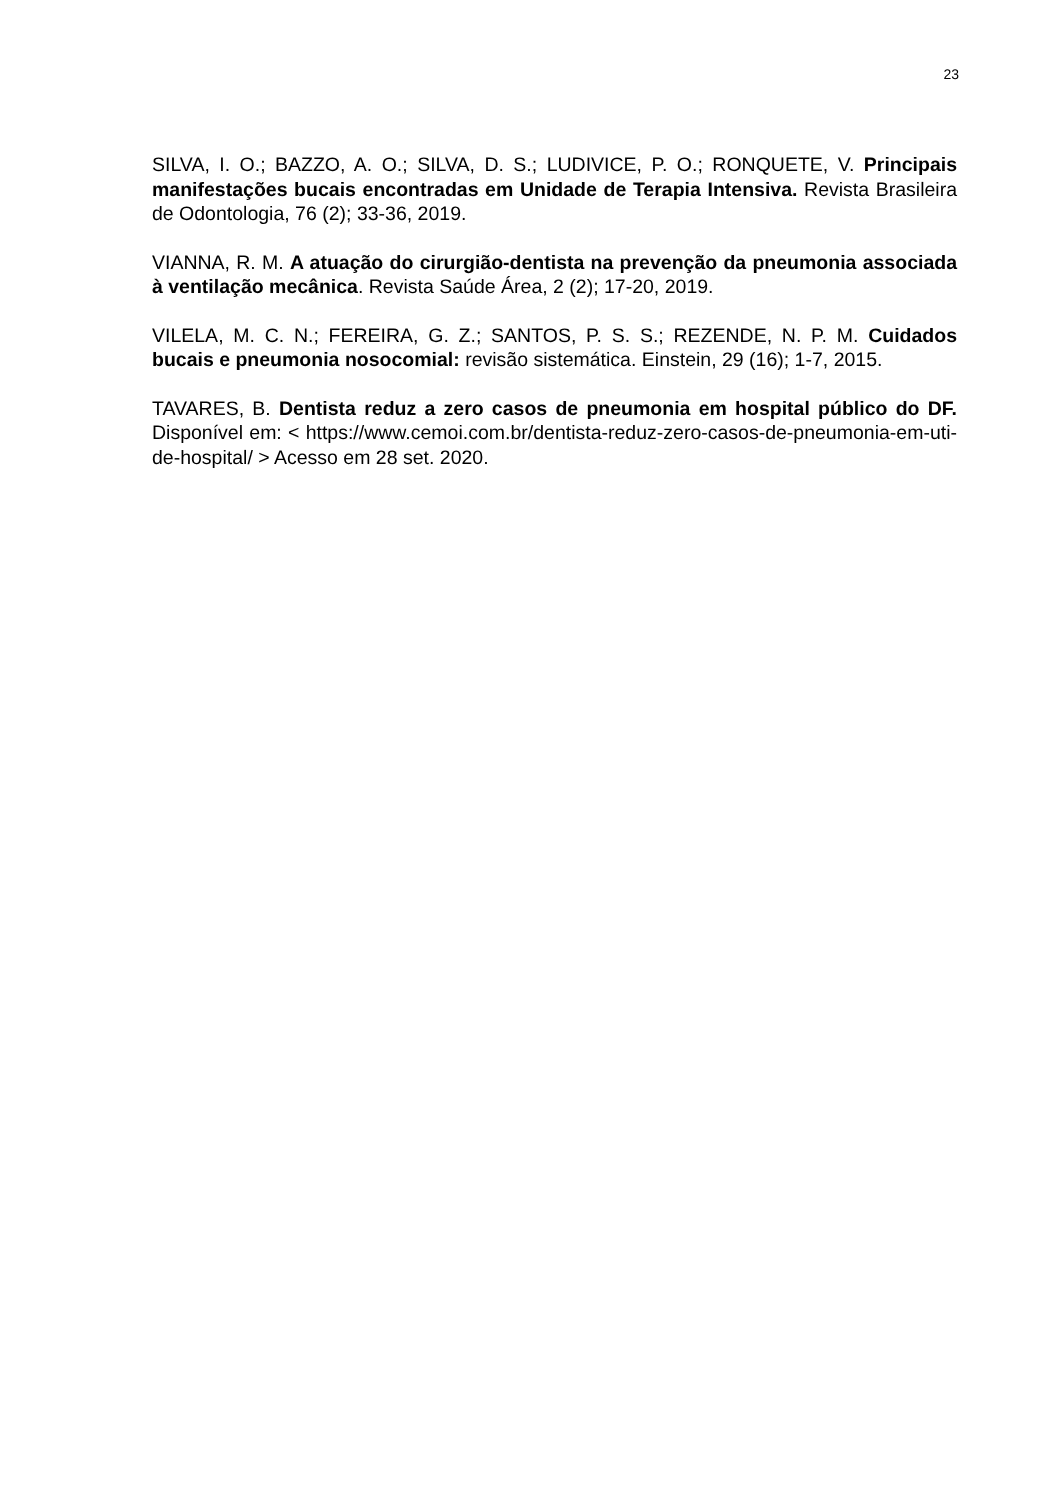23
SILVA, I. O.; BAZZO, A. O.; SILVA, D. S.; LUDIVICE, P. O.; RONQUETE, V. Principais manifestações bucais encontradas em Unidade de Terapia Intensiva. Revista Brasileira de Odontologia, 76 (2); 33-36, 2019.
VIANNA, R. M. A atuação do cirurgião-dentista na prevenção da pneumonia associada à ventilação mecânica. Revista Saúde Área, 2 (2); 17-20, 2019.
VILELA, M. C. N.; FEREIRA, G. Z.; SANTOS, P. S. S.; REZENDE, N. P. M. Cuidados bucais e pneumonia nosocomial: revisão sistemática. Einstein, 29 (16); 1-7, 2015.
TAVARES, B. Dentista reduz a zero casos de pneumonia em hospital público do DF. Disponível em: < https://www.cemoi.com.br/dentista-reduz-zero-casos-de-pneumonia-em-uti-de-hospital/ > Acesso em 28 set. 2020.